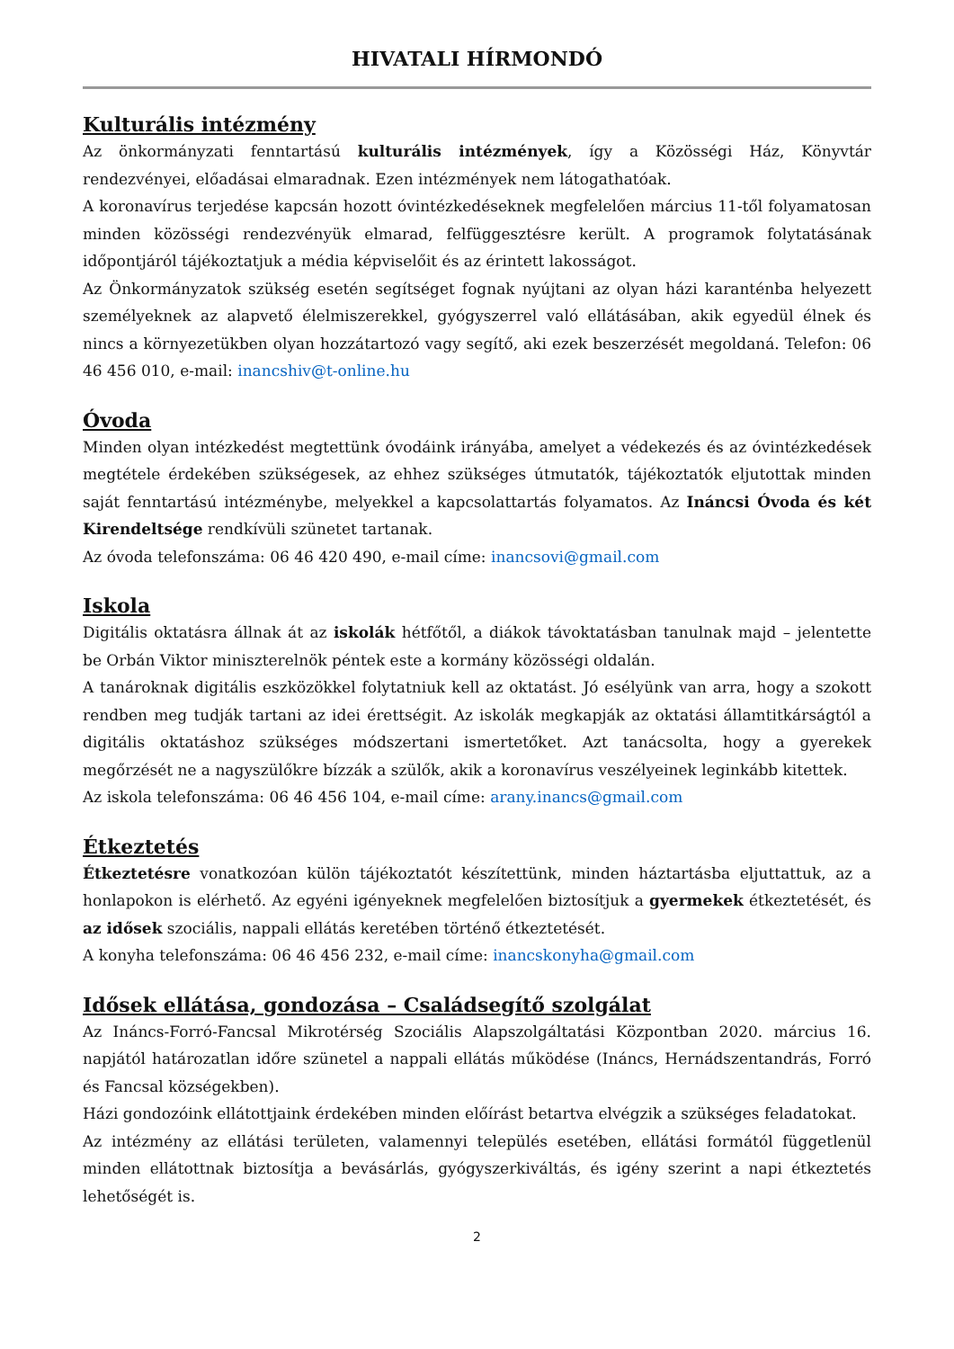HIVATALI HÍRMONDÓ
Kulturális intézmény
Az önkormányzati fenntartású kulturális intézmények, így a Közösségi Ház, Könyvtár rendezvényei, előadásai elmaradnak. Ezen intézmények nem látogathatóak.
A koronavírus terjedése kapcsán hozott óvintézkedéseknek megfelelően március 11-től folyamatosan minden közösségi rendezvényük elmarad, felfüggesztésre került. A programok folytatásának időpontjáról tájékoztatjuk a média képviselőit és az érintett lakosságot.
Az Önkormányzatok szükség esetén segítséget fognak nyújtani az olyan házi karanténba helyezett személyeknek az alapvető élelmiszerekkel, gyógyszerrel való ellátásában, akik egyedül élnek és nincs a környezetükben olyan hozzátartozó vagy segítő, aki ezek beszerzését megoldaná. Telefon: 06 46 456 010, e-mail: inancshiv@t-online.hu
Óvoda
Minden olyan intézkedést megtettünk óvodáink irányába, amelyet a védekezés és az óvintézkedések megtétele érdekében szükségesek, az ehhez szükséges útmutatók, tájékoztatók eljutottak minden saját fenntartású intézménybe, melyekkel a kapcsolattartás folyamatos. Az Ináncsi Óvoda és két Kirendeltsége rendkívüli szünetet tartanak.
Az óvoda telefonszáma: 06 46 420 490, e-mail címe: inancsovi@gmail.com
Iskola
Digitális oktatásra állnak át az iskolák hétfőtől, a diákok távoktatásban tanulnak majd – jelentette be Orbán Viktor miniszterelnök péntek este a kormány közösségi oldalán.
A tanároknak digitális eszközökkel folytatniuk kell az oktatást. Jó esélyünk van arra, hogy a szokott rendben meg tudják tartani az idei érettségit. Az iskolák megkapják az oktatási államtitkárságtól a digitális oktatáshoz szükséges módszertani ismertetőket. Azt tanácsolta, hogy a gyerekek megőrzését ne a nagyszülőkre bízzák a szülők, akik a koronavírus veszélyeinek leginkább kitettek.
Az iskola telefonszáma: 06 46 456 104, e-mail címe: arany.inancs@gmail.com
Étkeztetés
Étkeztetésre vonatkozóan külön tájékoztatót készítettünk, minden háztartásba eljuttattuk, az a honlapokon is elérhető. Az egyéni igényeknek megfelelően biztosítjuk a gyermekek étkeztetését, és az idősek szociális, nappali ellátás keretében történő étkeztetését.
A konyha telefonszáma: 06 46 456 232, e-mail címe: inancskonyha@gmail.com
Idősek ellátása, gondozása – Családsegítő szolgálat
Az Ináncs-Forró-Fancsal Mikrotérség Szociális Alapszolgáltatási Központban 2020. március 16. napjától határozatlan időre szünetel a nappali ellátás működése (Ináncs, Hernádszentandrás, Forró és Fancsal községekben).
Házi gondozóink ellátottjaink érdekében minden előírást betartva elvégzik a szükséges feladatokat.
Az intézmény az ellátási területen, valamennyi település esetében, ellátási formától függetlenül minden ellátottnak biztosítja a bevásárlás, gyógyszerkiváltás, és igény szerint a napi étkeztetés lehetőségét is.
2